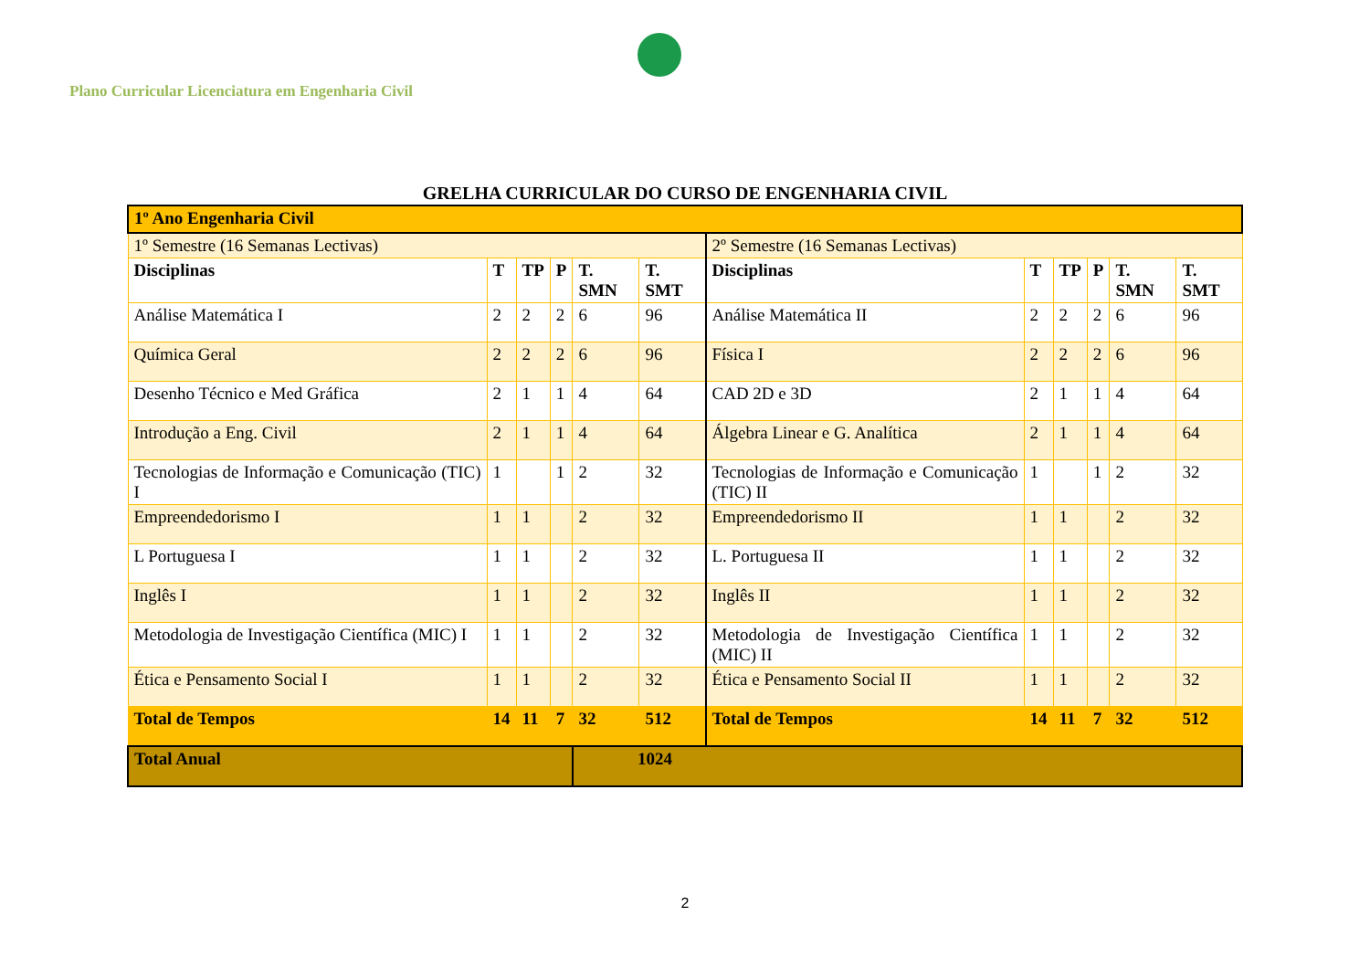Plano Curricular Licenciatura em Engenharia Civil
GRELHA CURRICULAR DO CURSO DE ENGENHARIA CIVIL
| 1º Ano Engenharia Civil | | | | | | | | | | | |
| 1º Semestre (16 Semanas Lectivas) | | | | | | 2º Semestre (16 Semanas Lectivas) | | | | | |
| Disciplinas | T | TP | P | T. SMN | T. SMT | Disciplinas | T | TP | P | T. SMN | T. SMT |
| Análise Matemática I | 2 | 2 | 2 | 6 | 96 | Análise Matemática II | 2 | 2 | 2 | 6 | 96 |
| Química Geral | 2 | 2 | 2 | 6 | 96 | Física I | 2 | 2 | 2 | 6 | 96 |
| Desenho Técnico e Med Gráfica | 2 | 1 | 1 | 4 | 64 | CAD 2D e 3D | 2 | 1 | 1 | 4 | 64 |
| Introdução a Eng. Civil | 2 | 1 | 1 | 4 | 64 | Álgebra Linear e G. Analítica | 2 | 1 | 1 | 4 | 64 |
| Tecnologias de Informação e Comunicação (TIC) I | 1 | | 1 | 2 | 32 | Tecnologias de Informação e Comunicação (TIC) II | 1 | | 1 | 2 | 32 |
| Empreendedorismo I | 1 | 1 | | 2 | 32 | Empreendedorismo II | 1 | 1 | | 2 | 32 |
| L Portuguesa I | 1 | 1 | | 2 | 32 | L. Portuguesa II | 1 | 1 | | 2 | 32 |
| Inglês I | 1 | 1 | | 2 | 32 | Inglês II | 1 | 1 | | 2 | 32 |
| Metodologia de Investigação Científica (MIC) I | 1 | 1 | | 2 | 32 | Metodologia de Investigação Científica (MIC) II | 1 | 1 | | 2 | 32 |
| Ética e Pensamento Social I | 1 | 1 | | 2 | 32 | Ética e Pensamento Social II | 1 | 1 | | 2 | 32 |
| Total de Tempos | 14 | 11 | 7 | 32 | 512 | Total de Tempos | 14 | 11 | 7 | 32 | 512 |
| Total Anual | | | | 1024 | | | | | | | |
2